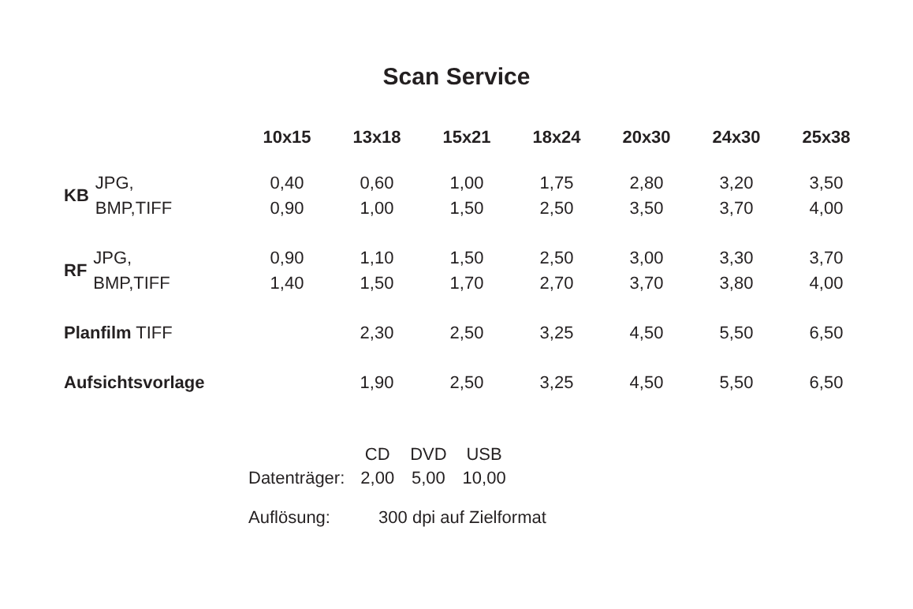Scan Service
| | 10x15 | 13x18 | 15x21 | 18x24 | 20x30 | 24x30 | 25x38 |
| --- | --- | --- | --- | --- | --- | --- | --- |
| KB JPG, BMP,TIFF | 0,40 0,90 | 0,60 1,00 | 1,00 1,50 | 1,75 2,50 | 2,80 3,50 | 3,20 3,70 | 3,50 4,00 |
| RF JPG, BMP,TIFF | 0,90 1,40 | 1,10 1,50 | 1,50 1,70 | 2,50 2,70 | 3,00 3,70 | 3,30 3,80 | 3,70 4,00 |
| Planfilm TIFF | | 2,30 | 2,50 | 3,25 | 4,50 | 5,50 | 6,50 |
| Aufsichtsvorlage | | 1,90 | 2,50 | 3,25 | 4,50 | 5,50 | 6,50 |
| | CD | DVD | USB |
| Datenträger: | 2,00 | 5,00 | 10,00 |
Auflösung: 300 dpi auf Zielformat